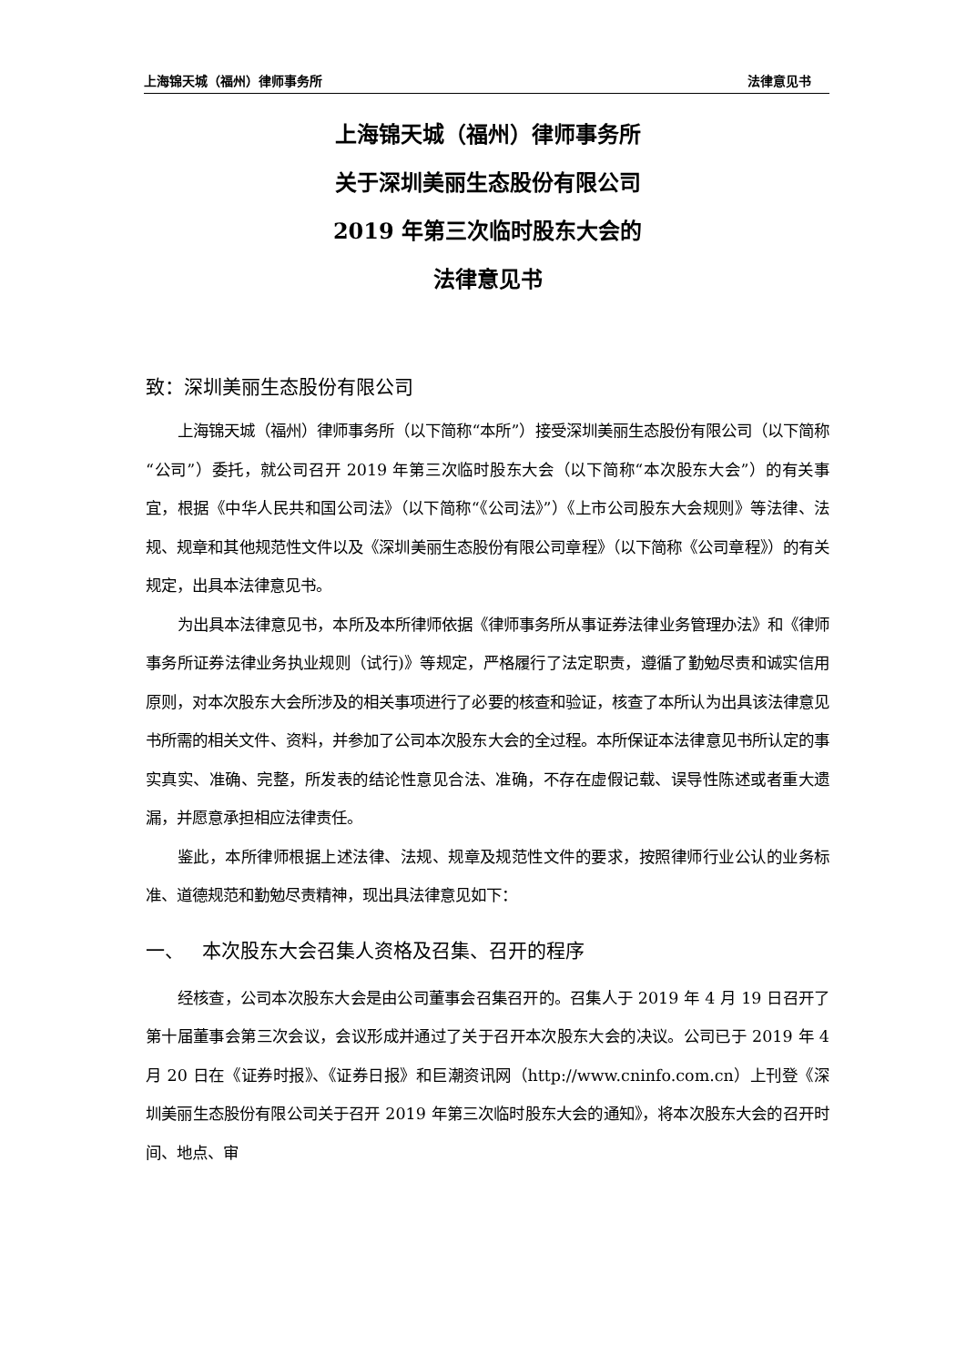上海锦天城（福州）律师事务所 法律意见书
上海锦天城（福州）律师事务所
关于深圳美丽生态股份有限公司
2019 年第三次临时股东大会的
法律意见书
致：深圳美丽生态股份有限公司
上海锦天城（福州）律师事务所（以下简称“本所”）接受深圳美丽生态股份有限公司（以下简称“公司”）委托，就公司召开 2019 年第三次临时股东大会（以下简称“本次股东大会”）的有关事宜，根据《中华人民共和国公司法》（以下简称“《公司法》”）《上市公司股东大会规则》等法律、法规、规章和其他规范性文件以及《深圳美丽生态股份有限公司章程》（以下简称《公司章程》）的有关规定，出具本法律意见书。
为出具本法律意见书，本所及本所律师依据《律师事务所从事证券法律业务管理办法》和《律师事务所证券法律业务执业规则（试行)》等规定，严格履行了法定职责，遵循了勤勉尽责和诚实信用原则，对本次股东大会所涉及的相关事项进行了必要的核查和验证，核查了本所认为出具该法律意见书所需的相关文件、资料，并参加了公司本次股东大会的全过程。本所保证本法律意见书所认定的事实真实、准确、完整，所发表的结论性意见合法、准确，不存在虚假记载、误导性陈述或者重大遗漏，并愿意承担相应法律责任。
鉴此，本所律师根据上述法律、法规、规章及规范性文件的要求，按照律师行业公认的业务标准、道德规范和勤勉尽责精神，现出具法律意见如下：
一、 本次股东大会召集人资格及召集、召开的程序
经核查，公司本次股东大会是由公司董事会召集召开的。召集人于 2019 年 4 月 19 日召开了第十届董事会第三次会议，会议形成并通过了关于召开本次股东大会的决议。公司已于 2019 年 4 月 20 日在《证券时报》、《证券日报》和巨潮资讯网（http://www.cninfo.com.cn）上刊登《深圳美丽生态股份有限公司关于召开 2019 年第三次临时股东大会的通知》，将本次股东大会的召开时间、地点、审